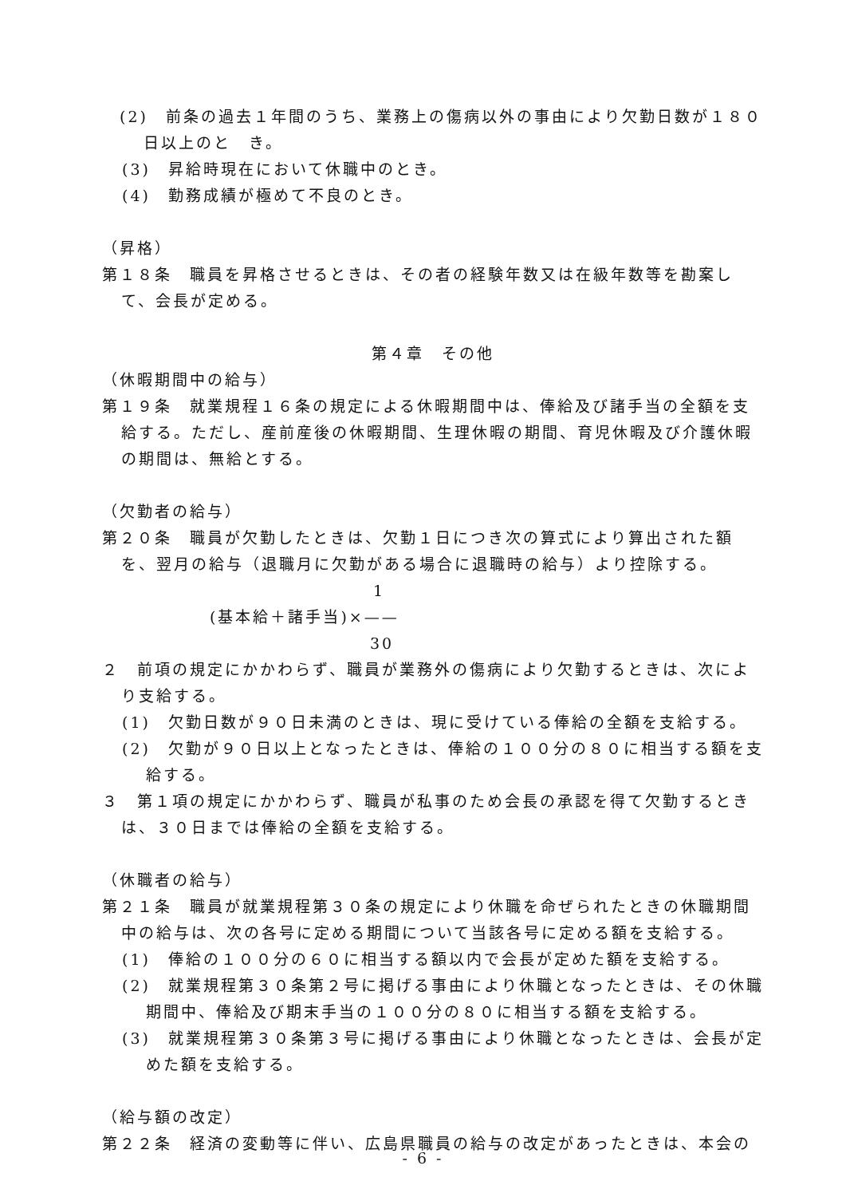(2)　前条の過去１年間のうち、業務上の傷病以外の事由により欠勤日数が１８０日以上のと　き。
(3)　昇給時現在において休職中のとき。
(4)　勤務成績が極めて不良のとき。
（昇格）
第１８条　職員を昇格させるときは、その者の経験年数又は在級年数等を勘案して、会長が定める。
第４章　その他
（休暇期間中の給与）
第１９条　就業規程１６条の規定による休暇期間中は、俸給及び諸手当の全額を支給する。ただし、産前産後の休暇期間、生理休暇の期間、育児休暇及び介護休暇の期間は、無給とする。
（欠勤者の給与）
第２０条　職員が欠勤したときは、欠勤１日につき次の算式により算出された額を、翌月の給与（退職月に欠勤がある場合に退職時の給与）より控除する。
1
(基本給＋諸手当)×——
30
２　前項の規定にかかわらず、職員が業務外の傷病により欠勤するときは、次により支給する。
(1)　欠勤日数が９０日未満のときは、現に受けている俸給の全額を支給する。
(2)　欠勤が９０日以上となったときは、俸給の１００分の８０に相当する額を支給する。
３　第１項の規定にかかわらず、職員が私事のため会長の承認を得て欠勤するときは、３０日までは俸給の全額を支給する。
（休職者の給与）
第２１条　職員が就業規程第３０条の規定により休職を命ぜられたときの休職期間中の給与は、次の各号に定める期間について当該各号に定める額を支給する。
(1)　俸給の１００分の６０に相当する額以内で会長が定めた額を支給する。
(2)　就業規程第３０条第２号に掲げる事由により休職となったときは、その休職期間中、俸給及び期末手当の１００分の８０に相当する額を支給する。
(3)　就業規程第３０条第３号に掲げる事由により休職となったときは、会長が定めた額を支給する。
（給与額の改定）
第２２条　経済の変動等に伴い、広島県職員の給与の改定があったときは、本会の
- 6 -